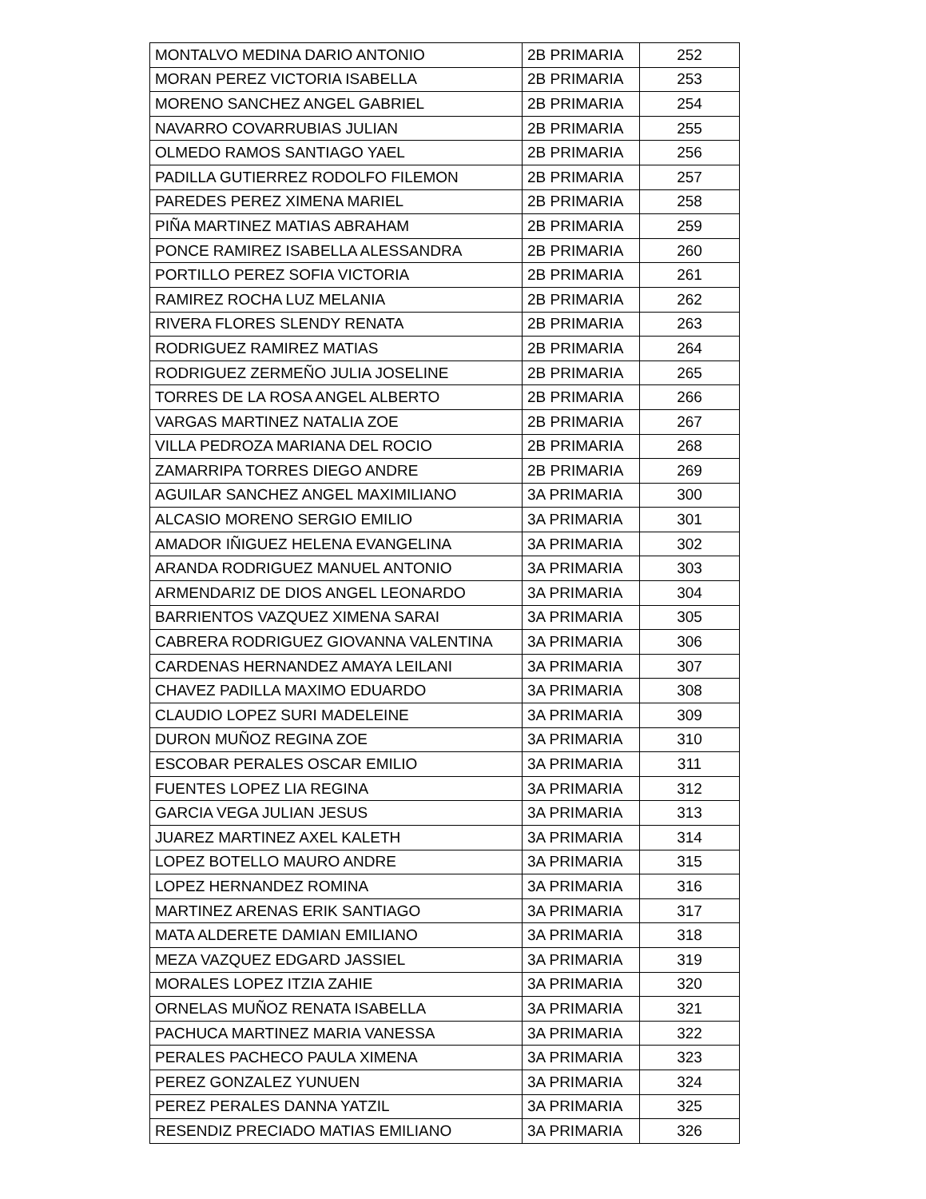| MONTALVO MEDINA DARIO ANTONIO | 2B PRIMARIA | 252 |
| MORAN PEREZ VICTORIA ISABELLA | 2B PRIMARIA | 253 |
| MORENO SANCHEZ ANGEL GABRIEL | 2B PRIMARIA | 254 |
| NAVARRO COVARRUBIAS JULIAN | 2B PRIMARIA | 255 |
| OLMEDO RAMOS SANTIAGO YAEL | 2B PRIMARIA | 256 |
| PADILLA GUTIERREZ RODOLFO FILEMON | 2B PRIMARIA | 257 |
| PAREDES PEREZ XIMENA MARIEL | 2B PRIMARIA | 258 |
| PIÑA MARTINEZ MATIAS ABRAHAM | 2B PRIMARIA | 259 |
| PONCE RAMIREZ ISABELLA ALESSANDRA | 2B PRIMARIA | 260 |
| PORTILLO PEREZ SOFIA VICTORIA | 2B PRIMARIA | 261 |
| RAMIREZ ROCHA LUZ MELANIA | 2B PRIMARIA | 262 |
| RIVERA FLORES SLENDY RENATA | 2B PRIMARIA | 263 |
| RODRIGUEZ RAMIREZ MATIAS | 2B PRIMARIA | 264 |
| RODRIGUEZ ZERMEÑO JULIA JOSELINE | 2B PRIMARIA | 265 |
| TORRES DE LA ROSA ANGEL ALBERTO | 2B PRIMARIA | 266 |
| VARGAS MARTINEZ NATALIA ZOE | 2B PRIMARIA | 267 |
| VILLA PEDROZA MARIANA DEL ROCIO | 2B PRIMARIA | 268 |
| ZAMARRIPA TORRES DIEGO ANDRE | 2B PRIMARIA | 269 |
| AGUILAR SANCHEZ ANGEL MAXIMILIANO | 3A PRIMARIA | 300 |
| ALCASIO MORENO SERGIO EMILIO | 3A PRIMARIA | 301 |
| AMADOR IÑIGUEZ HELENA EVANGELINA | 3A PRIMARIA | 302 |
| ARANDA RODRIGUEZ MANUEL ANTONIO | 3A PRIMARIA | 303 |
| ARMENDARIZ DE DIOS ANGEL LEONARDO | 3A PRIMARIA | 304 |
| BARRIENTOS VAZQUEZ XIMENA SARAI | 3A PRIMARIA | 305 |
| CABRERA RODRIGUEZ GIOVANNA VALENTINA | 3A PRIMARIA | 306 |
| CARDENAS HERNANDEZ AMAYA LEILANI | 3A PRIMARIA | 307 |
| CHAVEZ PADILLA MAXIMO EDUARDO | 3A PRIMARIA | 308 |
| CLAUDIO LOPEZ SURI MADELEINE | 3A PRIMARIA | 309 |
| DURON MUÑOZ REGINA ZOE | 3A PRIMARIA | 310 |
| ESCOBAR PERALES OSCAR EMILIO | 3A PRIMARIA | 311 |
| FUENTES LOPEZ LIA REGINA | 3A PRIMARIA | 312 |
| GARCIA VEGA JULIAN JESUS | 3A PRIMARIA | 313 |
| JUAREZ MARTINEZ AXEL KALETH | 3A PRIMARIA | 314 |
| LOPEZ BOTELLO MAURO ANDRE | 3A PRIMARIA | 315 |
| LOPEZ HERNANDEZ ROMINA | 3A PRIMARIA | 316 |
| MARTINEZ ARENAS ERIK SANTIAGO | 3A PRIMARIA | 317 |
| MATA ALDERETE DAMIAN EMILIANO | 3A PRIMARIA | 318 |
| MEZA VAZQUEZ EDGARD JASSIEL | 3A PRIMARIA | 319 |
| MORALES LOPEZ ITZIA ZAHIE | 3A PRIMARIA | 320 |
| ORNELAS MUÑOZ RENATA ISABELLA | 3A PRIMARIA | 321 |
| PACHUCA MARTINEZ MARIA VANESSA | 3A PRIMARIA | 322 |
| PERALES PACHECO PAULA XIMENA | 3A PRIMARIA | 323 |
| PEREZ GONZALEZ YUNUEN | 3A PRIMARIA | 324 |
| PEREZ PERALES DANNA YATZIL | 3A PRIMARIA | 325 |
| RESENDIZ PRECIADO MATIAS EMILIANO | 3A PRIMARIA | 326 |